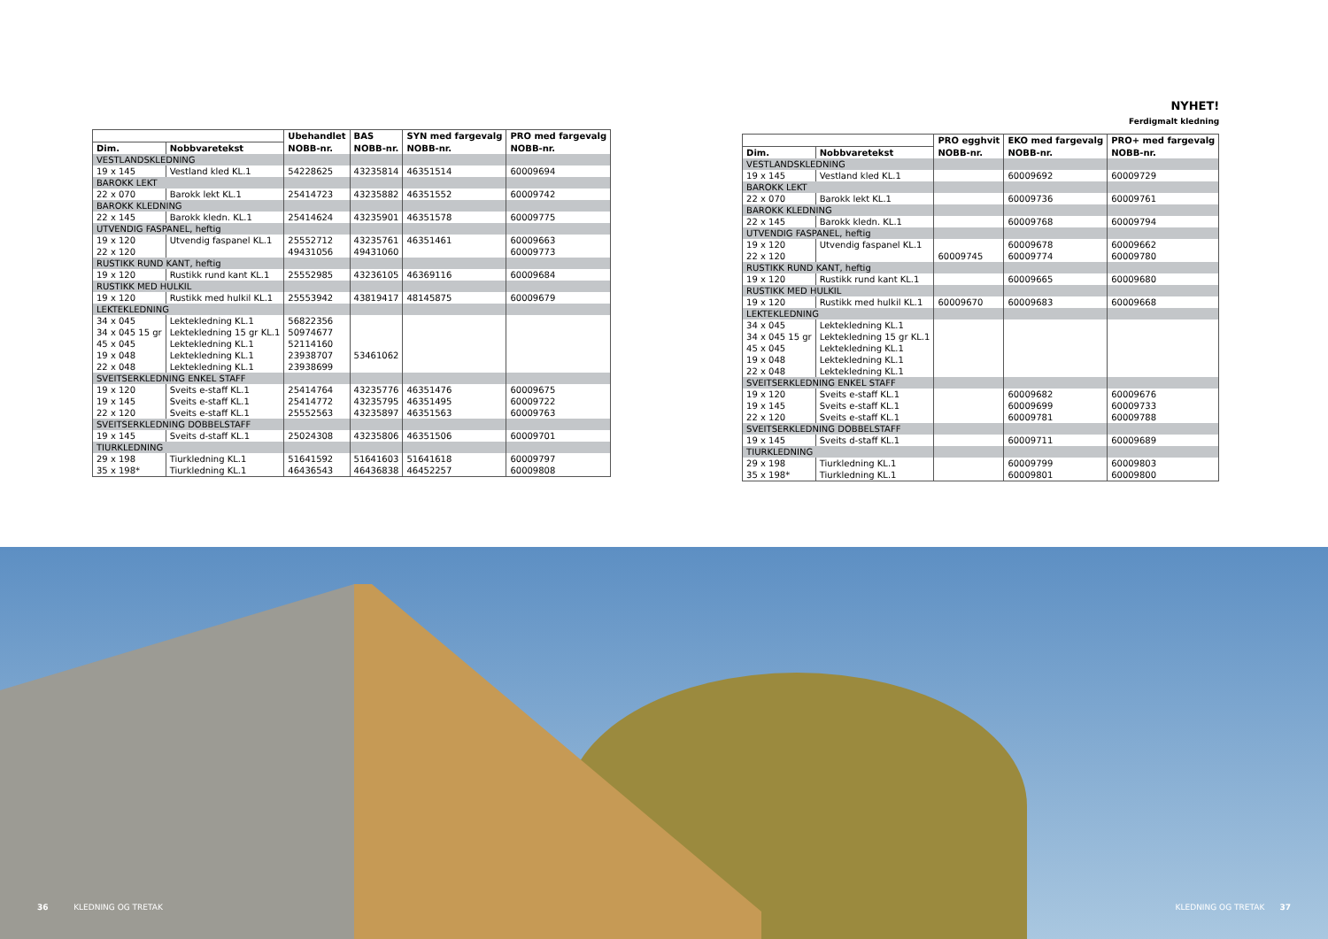| | | Ubehandlet | BAS | SYN med fargevalg | PRO med fargevalg |
| --- | --- | --- | --- | --- | --- |
| Dim. | Nobbvaretekst | NOBB-nr. | NOBB-nr. | NOBB-nr. | NOBB-nr. |
| VESTLANDSKLEDNING | | | | | |
| 19 x 145 | Vestland kled KL.1 | 54228625 | 43235814 | 46351514 | 60009694 |
| BAROKK LEKT | | | | | |
| 22 x 070 | Barokk lekt KL.1 | 25414723 | 43235882 | 46351552 | 60009742 |
| BAROKK KLEDNING | | | | | |
| 22 x 145 | Barokk kledn. KL.1 | 25414624 | 43235901 | 46351578 | 60009775 |
| UTVENDIG FASPANEL, heftig | | | | | |
| 19 x 120 | Utvendig faspanel KL.1 | 25552712 | 43235761 | 46351461 | 60009663 |
| 22 x 120 | | 49431056 | 49431060 | | 60009773 |
| RUSTIKK RUND KANT, heftig | | | | | |
| 19 x 120 | Rustikk rund kant KL.1 | 25552985 | 43236105 | 46369116 | 60009684 |
| RUSTIKK MED HULKIL | | | | | |
| 19 x 120 | Rustikk med hulkil KL.1 | 25553942 | 43819417 | 48145875 | 60009679 |
| LEKTEKLEDNING | | | | | |
| 34 x 045 | Lektekledning KL.1 | 56822356 | | | |
| 34 x 045 15 gr | Lektekledning 15 gr KL.1 | 50974677 | | | |
| 45 x 045 | Lektekledning KL.1 | 52114160 | | | |
| 19 x 048 | Lektekledning KL.1 | 23938707 | 53461062 | | |
| 22 x 048 | Lektekledning KL.1 | 23938699 | | | |
| SVEITSERKLEDNING ENKEL STAFF | | | | | |
| 19 x 120 | Sveits e-staff KL.1 | 25414764 | 43235776 | 46351476 | 60009675 |
| 19 x 145 | Sveits e-staff KL.1 | 25414772 | 43235795 | 46351495 | 60009722 |
| 22 x 120 | Sveits e-staff KL.1 | 25552563 | 43235897 | 46351563 | 60009763 |
| SVEITSERKLEDNING DOBBELSTAFF | | | | | |
| 19 x 145 | Sveits d-staff KL.1 | 25024308 | 43235806 | 46351506 | 60009701 |
| TIURKLEDNING | | | | | |
| 29 x 198 | Tiurkledning KL.1 | 51641592 | 51641603 | 51641618 | 60009797 |
| 35 x 198* | Tiurkledning KL.1 | 46436543 | 46436838 | 46452257 | 60009808 |
NYHET!
Ferdigmalt kledning
| | | PRO egghvit | EKO med fargevalg | PRO+ med fargevalg |
| --- | --- | --- | --- | --- |
| Dim. | Nobbvaretekst | NOBB-nr. | NOBB-nr. | NOBB-nr. |
| VESTLANDSKLEDNING | | | | |
| 19 x 145 | Vestland kled KL.1 | | 60009692 | 60009729 |
| BAROKK LEKT | | | | |
| 22 x 070 | Barokk lekt KL.1 | | 60009736 | 60009761 |
| BAROKK KLEDNING | | | | |
| 22 x 145 | Barokk kledn. KL.1 | | 60009768 | 60009794 |
| UTVENDIG FASPANEL, heftig | | | | |
| 19 x 120 | Utvendig faspanel KL.1 | | 60009678 | 60009662 |
| 22 x 120 | | 60009745 | 60009774 | 60009780 |
| RUSTIKK RUND KANT, heftig | | | | |
| 19 x 120 | Rustikk rund kant KL.1 | | 60009665 | 60009680 |
| RUSTIKK MED HULKIL | | | | |
| 19 x 120 | Rustikk med hulkil KL.1 | 60009670 | 60009683 | 60009668 |
| LEKTEKLEDNING | | | | |
| 34 x 045 | Lektekledning KL.1 | | | |
| 34 x 045 15 gr | Lektekledning 15 gr KL.1 | | | |
| 45 x 045 | Lektekledning KL.1 | | | |
| 19 x 048 | Lektekledning KL.1 | | | |
| 22 x 048 | Lektekledning KL.1 | | | |
| SVEITSERKLEDNING ENKEL STAFF | | | | |
| 19 x 120 | Sveits e-staff KL.1 | | 60009682 | 60009676 |
| 19 x 145 | Sveits e-staff KL.1 | | 60009699 | 60009733 |
| 22 x 120 | Sveits e-staff KL.1 | | 60009781 | 60009788 |
| SVEITSERKLEDNING DOBBELSTAFF | | | | |
| 19 x 145 | Sveits d-staff KL.1 | | 60009711 | 60009689 |
| TIURKLEDNING | | | | |
| 29 x 198 | Tiurkledning KL.1 | | 60009799 | 60009803 |
| 35 x 198* | Tiurkledning KL.1 | | 60009801 | 60009800 |
36 KLEDNING OG TRETAK KLEDNING OG TRETAK 37